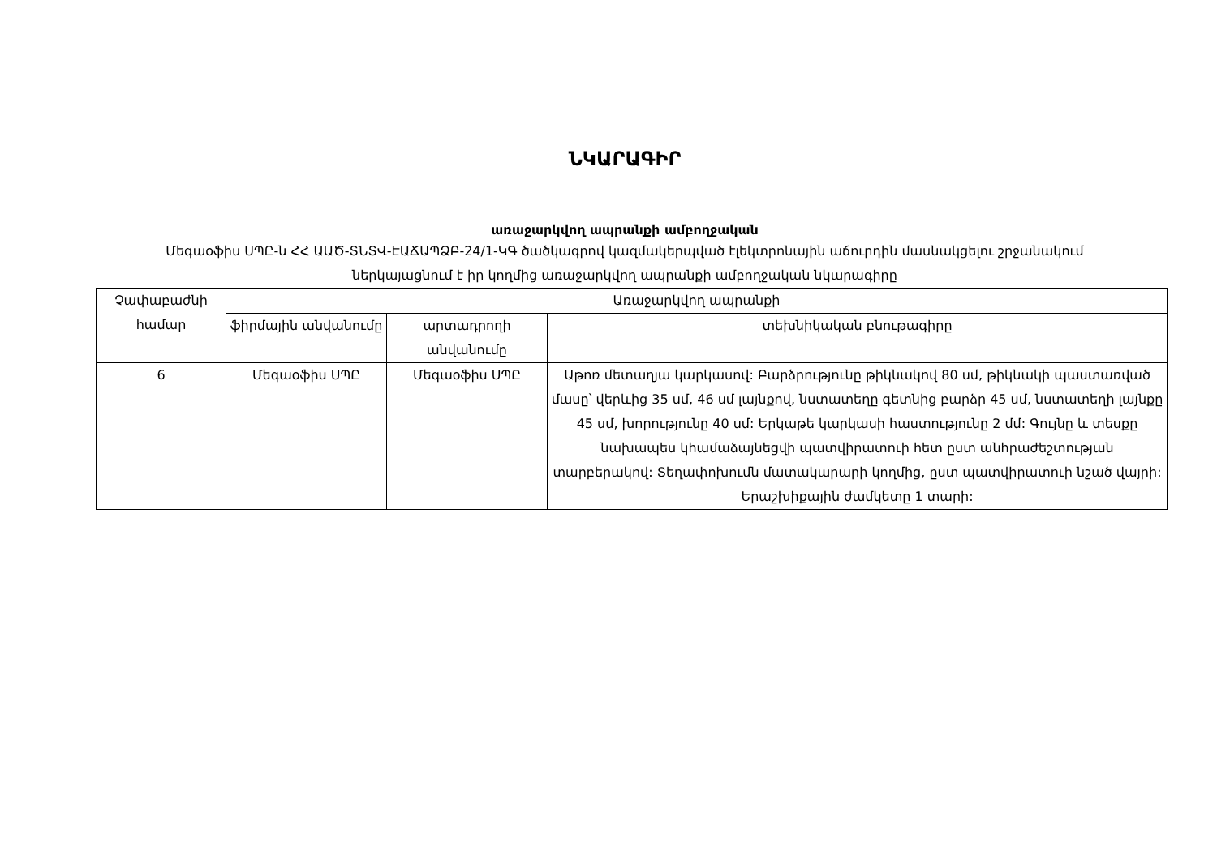ՆԿԱՐԱԳԻՐ
առաջարկվող ապրանքի ամբողջական
Մեգաօֆիս ՍՊԸ-ն ՀՀ ԱԱԾ-ՏՆՏՎ-ԷԱՃԱՊՁԲ-24/1-ԿԳ ծածկագրով կազմակերպված էլեկտրոնային աճուրդին մասնակցելու շրջանակում ներկայացնում է իր կողմից առաջարկվող ապրանքի ամբողջական նկարագիրը
| Չափաբաժնի համար | Առաջարկվող ապրանքի | | |
| --- | --- | --- | --- |
| | ֆիրմային անվանումը | արտադրողի անվանումը | տեխնիկական բնութագիրը |
| 6 | Մեգաօֆիս ՍՊԸ | Մեգաօֆիս ՍՊԸ | Աթոռ մետաղյա կարկասով: Բարձրությունը թիկնակով 80 սմ, թիկնակի պաստառված մասը՝ վերևից 35 սմ, 46 սմ լայնքով, նստատեղը գետնից բարձր 45 սմ, նստատեղի լայնքը 45 սմ, խորությունը 40 սմ: Երկաթե կարկասի հաստությունը 2 մմ: Գույնը և տեսքը նախապես կհամաձայնեցվի պատվիրատուի հետ ըստ անհրաժեշտության տարբերակով: Տեղափոխումն մատակարարի կողմից, ըստ պատվիրատուի նշած վայրի: Երաշխիքային ժամկետը 1 տարի: |